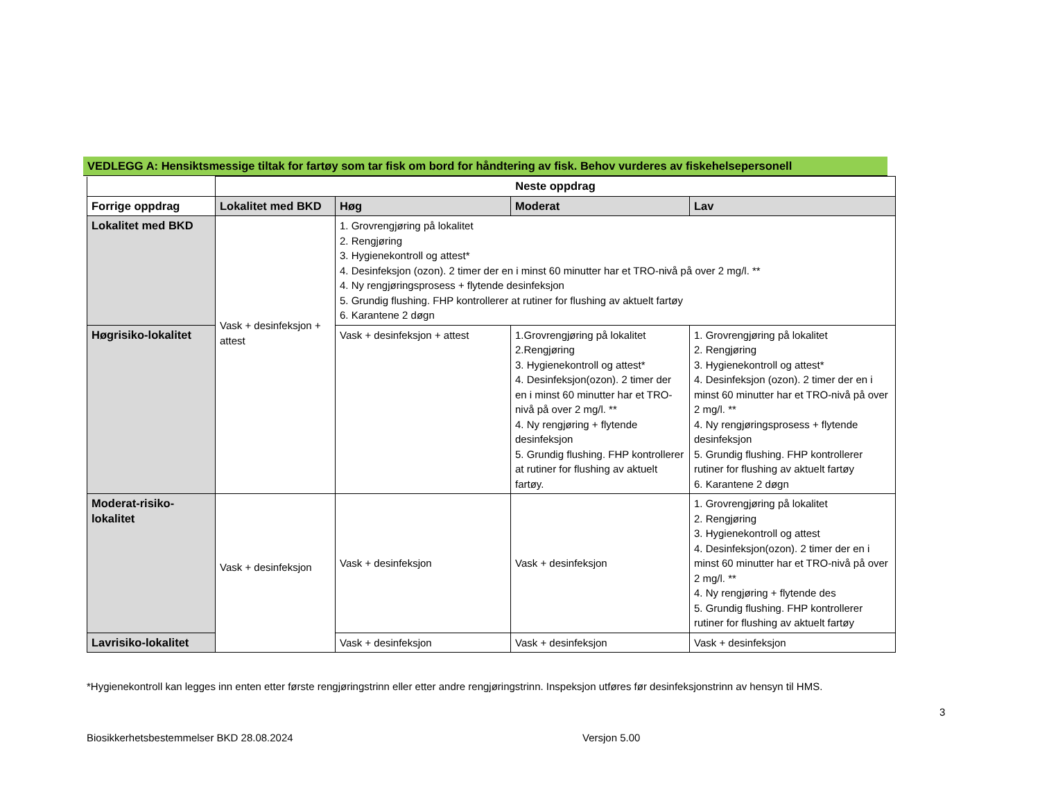VEDLEGG A: Hensiktsmessige tiltak for fartøy som tar fisk om bord for håndtering av fisk. Behov vurderes av fiskehelsepersonell
| | Neste oppdrag | | | |
| --- | --- | --- | --- | --- |
| Forrige oppdrag | Lokalitet med BKD | Høg | Moderat | Lav |
| Lokalitet med BKD | Vask + desinfeksjon + attest | 1. Grovrengjøring på lokalitet 2. Rengjøring 3. Hygienekontroll og attest* 4. Desinfeksjon (ozon). 2 timer der en i minst 60 minutter har et TRO-nivå på over 2 mg/l. ** 4. Ny rengjøringsprosess + flytende desinfeksjon 5. Grundig flushing. FHP kontrollerer at rutiner for flushing av aktuelt fartøy 6. Karantene 2 døgn | | |
| Høgrisiko-lokalitet | | Vask + desinfeksjon + attest | 1.Grovrengjøring på lokalitet 2.Rengjøring 3. Hygienekontroll og attest* 4. Desinfeksjon(ozon). 2 timer der en i minst 60 minutter har et TRO-nivå på over 2 mg/l. ** 4. Ny rengjøring + flytende desinfeksjon 5. Grundig flushing. FHP kontrollerer at rutiner for flushing av aktuelt fartøy. | 1. Grovrengjøring på lokalitet 2. Rengjøring 3. Hygienekontroll og attest* 4. Desinfeksjon (ozon). 2 timer der en i minst 60 minutter har et TRO-nivå på over 2 mg/l. ** 4. Ny rengjøringsprosess + flytende desinfeksjon 5. Grundig flushing. FHP kontrollerer rutiner for flushing av aktuelt fartøy 6. Karantene 2 døgn |
| Moderat-risiko-lokalitet | Vask + desinfeksjon | Vask + desinfeksjon | Vask + desinfeksjon | 1. Grovrengjøring på lokalitet 2. Rengjøring 3. Hygienekontroll og attest 4. Desinfeksjon(ozon). 2 timer der en i minst 60 minutter har et TRO-nivå på over 2 mg/l. ** 4. Ny rengjøring + flytende des 5. Grundig flushing. FHP kontrollerer rutiner for flushing av aktuelt fartøy |
| Lavrisiko-lokalitet | | Vask + desinfeksjon | Vask + desinfeksjon | Vask + desinfeksjon |
*Hygienekontroll kan legges inn enten etter første rengjøringstrinn eller etter andre rengjøringstrinn. Inspeksjon utføres før desinfeksjonstrinn av hensyn til HMS.
3
Biosikkerhetsbestemmelser BKD 28.08.2024 Versjon 5.00